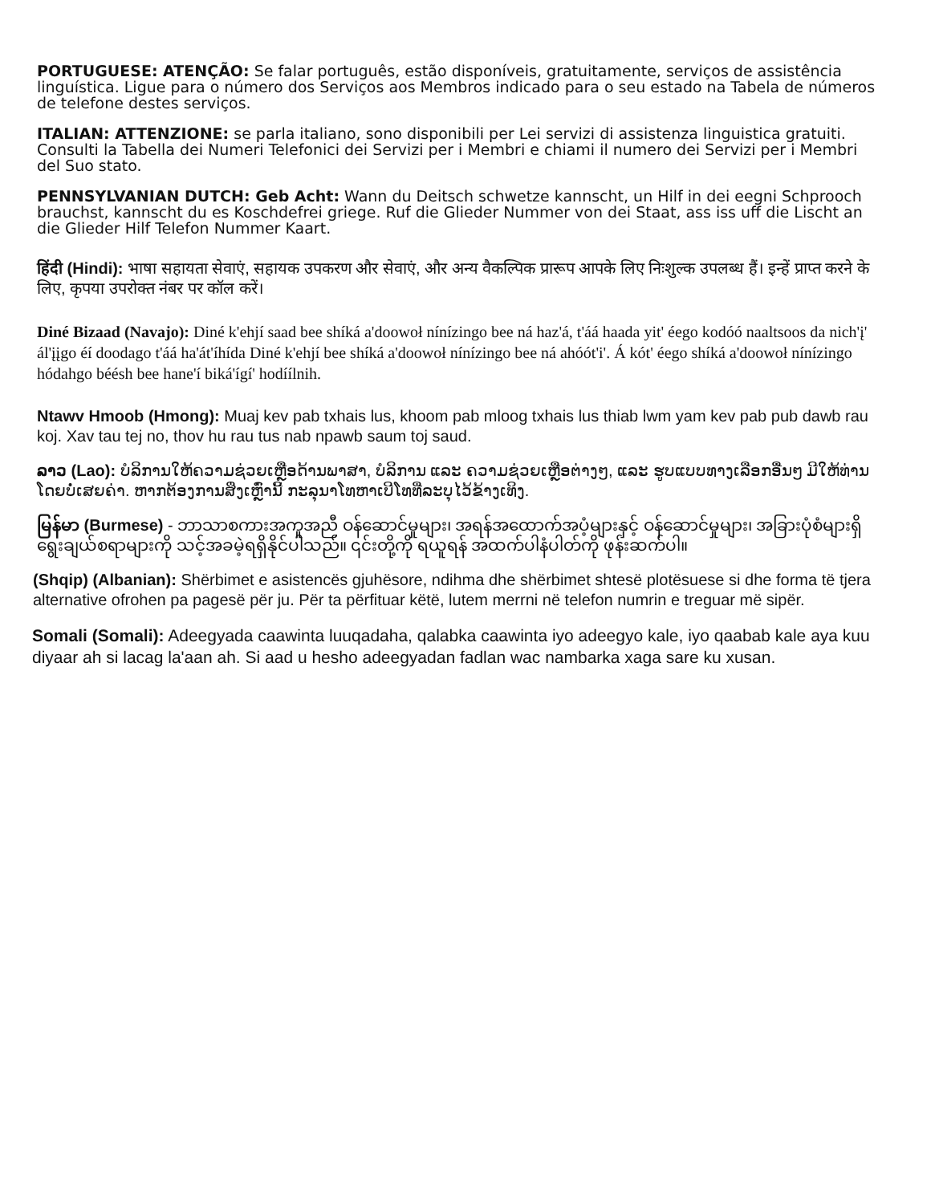PORTUGUESE: ATENÇÃO: Se falar português, estão disponíveis, gratuitamente, serviços de assistência linguística. Ligue para o número dos Serviços aos Membros indicado para o seu estado na Tabela de números de telefone destes serviços.
ITALIAN: ATTENZIONE: se parla italiano, sono disponibili per Lei servizi di assistenza linguistica gratuiti. Consulti la Tabella dei Numeri Telefonici dei Servizi per i Membri e chiami il numero dei Servizi per i Membri del Suo stato.
PENNSYLVANIAN DUTCH: Geb Acht: Wann du Deitsch schwetze kannscht, un Hilf in dei eegni Schprooch brauchst, kannscht du es Koschdefrei griege. Ruf die Glieder Nummer von dei Staat, ass iss uff die Lischt an die Glieder Hilf Telefon Nummer Kaart.
हिंदी (Hindi): भाषा सहायता सेवाएं, सहायक उपकरण और सेवाएं, और अन्य वैकल्पिक प्रारूप आपके लिए निःशुल्क उपलब्ध हैं। इन्हें प्राप्त करने के लिए, कृपया उपरोक्त नंबर पर कॉल करें।
Diné Bizaad (Navajo): Diné k'ehjí saad bee shíká a'doowoł nínízingo bee ná haz'á, t'áá haada yit' éego kodóó naaltsoos da nich'į' ál'įįgo éí doodago t'áá ha'át'íhída Diné k'ehjí bee shíká a'doowoł nínízingo bee ná ahóót'i'. Á kót' éego shíká a'doowoł nínízingo hódahgo béésh bee hane'í biká'ígí' hodíílnih.
Ntawv Hmoob (Hmong): Muaj kev pab txhais lus, khoom pab mloog txhais lus thiab lwm yam kev pab pub dawb rau koj. Xav tau tej no, thov hu rau tus nab npawb saum toj saud.
ລາວ (Lao): ບໍລິການໃຫ້ຄວາມຊ່ວຍເຫຼືອດ້ານພາສາ, ບໍລິການ ແລະ ຄວາມຊ່ວຍເຫຼືອຕ່າງໆ, ແລະ ຮູບແບບທາງເລືອກອື່ນໆ ມີໃຫ້ທ່ານໂດຍບໍ່ເສຍຄ່າ. ຫາກຕ້ອງການສິ່ງເຫຼົ່ານີ້ ກະລຸນາໂທຫາເບີໂທທີ່ລະບຸໄວ້ຂ້າງເທິງ.
မြန်မာ (Burmese) - ဘာသာစကားအကူအညီ ဝန်ဆောင်မှုများ၊ အရန်အထောက်အပံ့များနှင့် ဝန်ဆောင်မှုများ၊ အခြားပုံစံများရှိ ရွေးချယ်စရာများကို သင့်အခမဲ့ရရှိနိုင်ပါသည်။ ၎င်းတို့ကို ရယူရန် အထက်ပါနံပါတ်ကို ဖုန်းဆက်ပါ။
(Shqip) (Albanian): Shërbimet e asistencës gjuhësore, ndihma dhe shërbimet shtesë plotësuese si dhe forma të tjera alternative ofrohen pa pagesë për ju. Për ta përfituar këtë, lutem merrni në telefon numrin e treguar më sipër.
Somali (Somali): Adeegyada caawinta luuqadaha, qalabka caawinta iyo adeegyo kale, iyo qaabab kale aya kuu diyaar ah si lacag la'aan ah. Si aad u hesho adeegyadan fadlan wac nambarka xaga sare ku xusan.